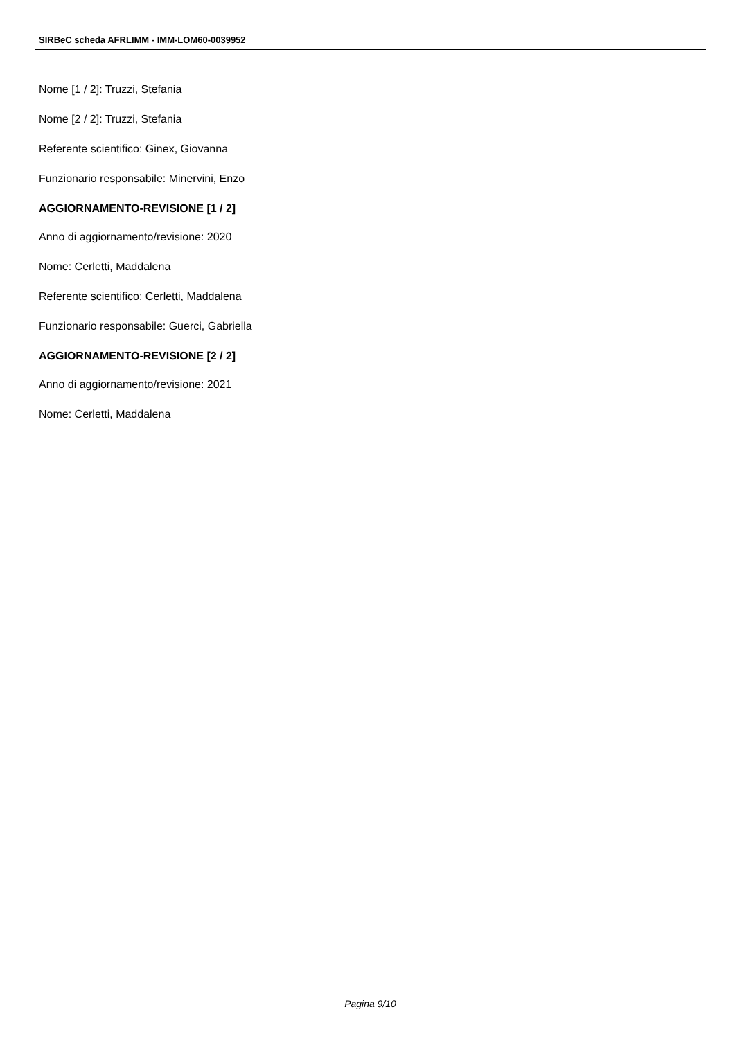SIRBeC scheda AFRLIMM - IMM-LOM60-0039952
Nome [1 / 2]: Truzzi, Stefania
Nome [2 / 2]: Truzzi, Stefania
Referente scientifico: Ginex, Giovanna
Funzionario responsabile: Minervini, Enzo
AGGIORNAMENTO-REVISIONE [1 / 2]
Anno di aggiornamento/revisione: 2020
Nome: Cerletti, Maddalena
Referente scientifico: Cerletti, Maddalena
Funzionario responsabile: Guerci, Gabriella
AGGIORNAMENTO-REVISIONE [2 / 2]
Anno di aggiornamento/revisione: 2021
Nome: Cerletti, Maddalena
Pagina 9/10